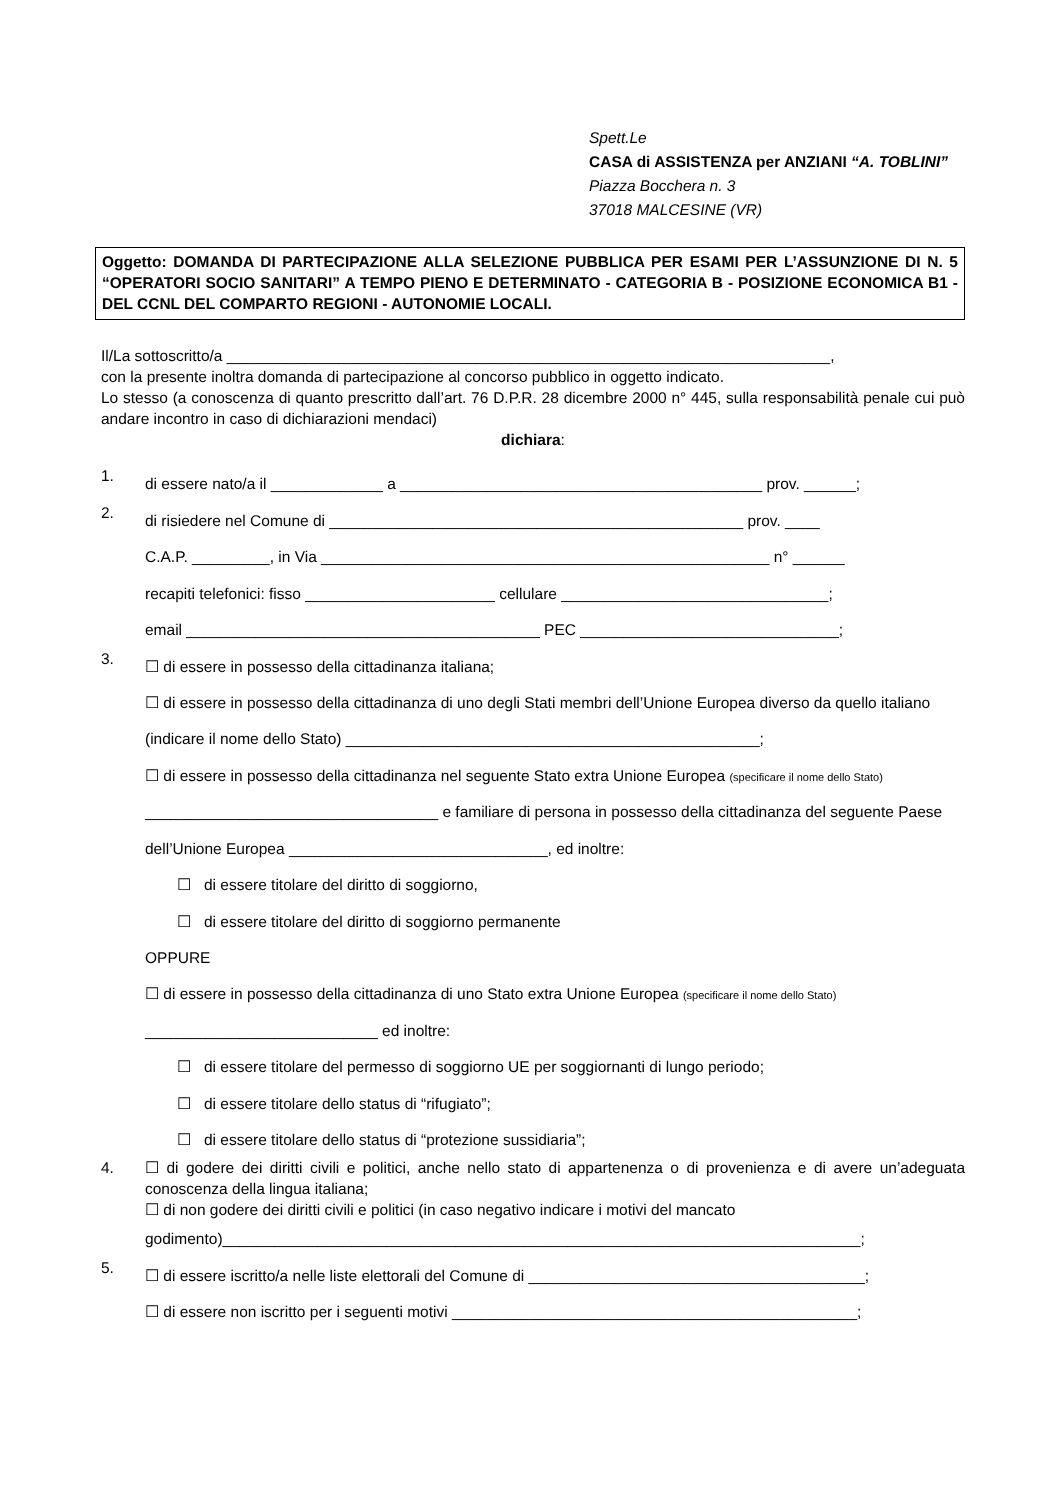Spett.Le
CASA di ASSISTENZA per ANZIANI “A. TOBLINI”
Piazza Bocchera n. 3
37018 MALCESINE (VR)
Oggetto: DOMANDA DI PARTECIPAZIONE ALLA SELEZIONE PUBBLICA PER ESAMI PER L’ASSUNZIONE DI N. 5 “OPERATORI SOCIO SANITARI” A TEMPO PIENO E DETERMINATO - CATEGORIA B - POSIZIONE ECONOMICA B1 - DEL CCNL DEL COMPARTO REGIONI - AUTONOMIE LOCALI.
Il/La sottoscritto/a ______________________________________________________________________,
con la presente inoltra domanda di partecipazione al concorso pubblico in oggetto indicato.
Lo stesso (a conoscenza di quanto prescritto dall’art. 76 D.P.R. 28 dicembre 2000 n° 445, sulla responsabilità penale cui può andare incontro in caso di dichiarazioni mendaci)
dichiara:
1.
di essere nato/a il _____________ a __________________________________________ prov. ______;
2.
di risiedere nel Comune di ________________________________________________ prov. ____
C.A.P. _________, in Via ____________________________________________________ n° ______
recapiti telefonici: fisso ______________________ cellulare _______________________________;
email _________________________________________ PEC ______________________________;
3.
☐ di essere in possesso della cittadinanza italiana;
☐ di essere in possesso della cittadinanza di uno degli Stati membri dell’Unione Europea diverso da quello italiano (indicare il nome dello Stato) ________________________________________________;
☐ di essere in possesso della cittadinanza nel seguente Stato extra Unione Europea (specificare il nome dello Stato) __________________________________ e familiare di persona in possesso della cittadinanza del seguente Paese dell’Unione Europea ______________________________, ed inoltre:
☐ di essere titolare del diritto di soggiorno,
☐ di essere titolare del diritto di soggiorno permanente
OPPURE
☐ di essere in possesso della cittadinanza di uno Stato extra Unione Europea (specificare il nome dello Stato) ___________________________ ed inoltre:
☐ di essere titolare del permesso di soggiorno UE per soggiornanti di lungo periodo;
☐ di essere titolare dello status di “rifugiato”;
☐ di essere titolare dello status di “protezione sussidiaria”;
4.
☐ di godere dei diritti civili e politici, anche nello stato di appartenenza o di provenienza e di avere un’adeguata conoscenza della lingua italiana;
☐ di non godere dei diritti civili e politici (in caso negativo indicare i motivi del mancato
godimento)__________________________________________________________________________;
5.
☐ di essere iscritto/a nelle liste elettorali del Comune di _______________________________________;
☐ di essere non iscritto per i seguenti motivi _______________________________________________;